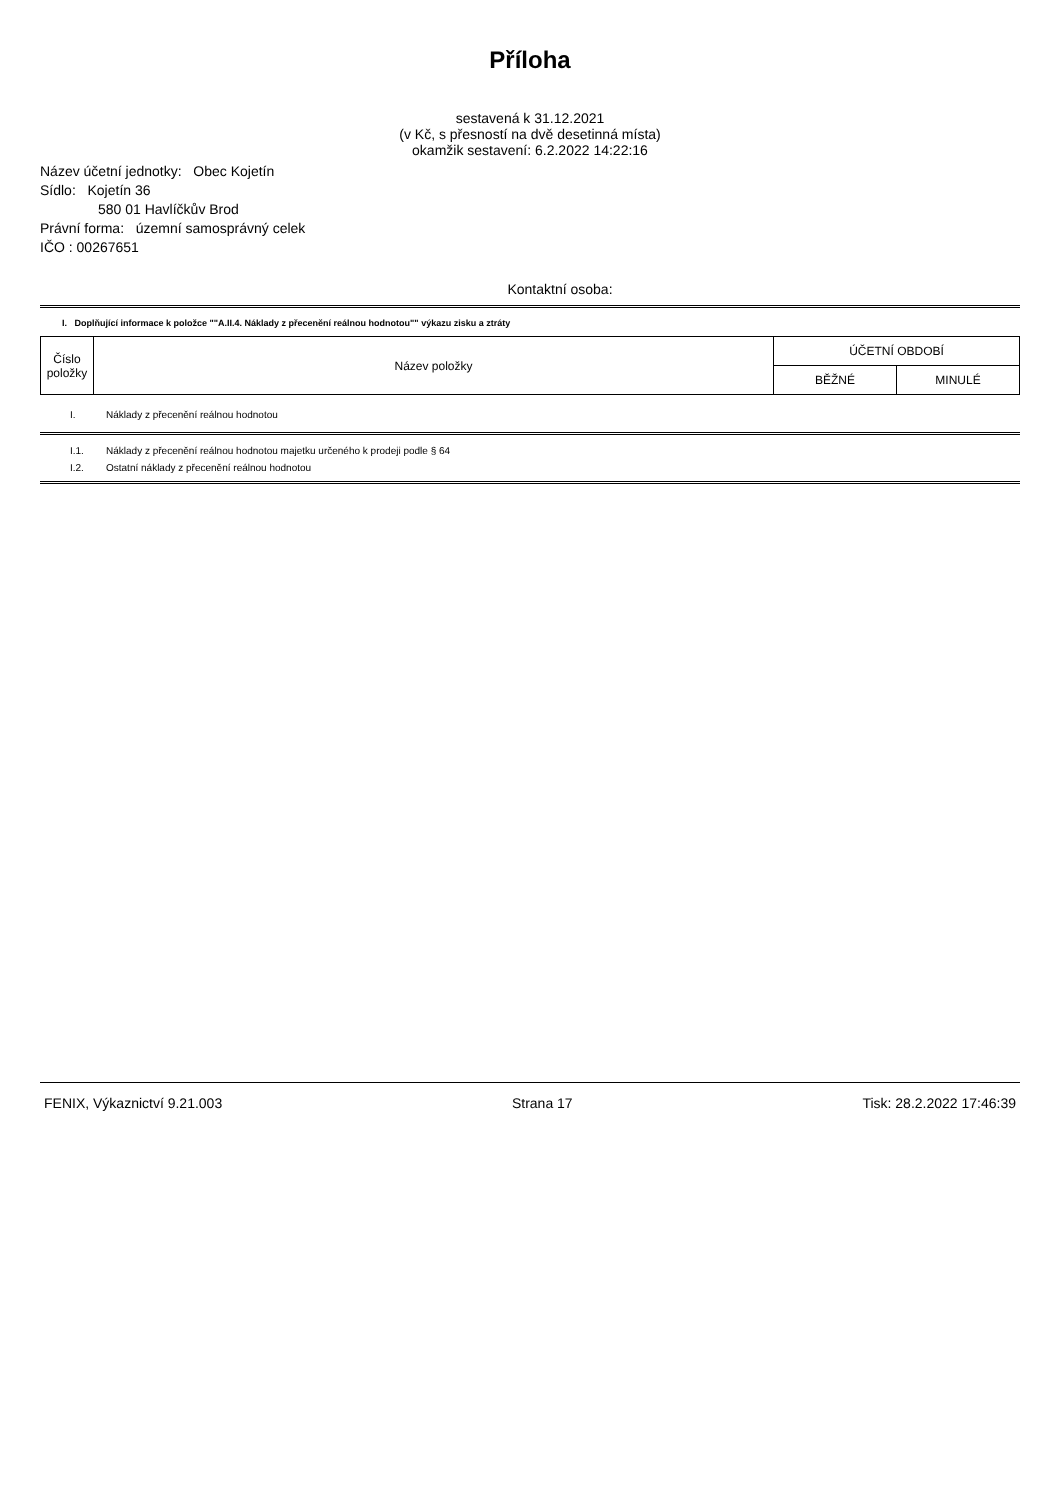Příloha
sestavená k 31.12.2021
(v Kč, s přesností na dvě desetinná místa)
okamžik sestavení: 6.2.2022 14:22:16
Název účetní jednotky: Obec Kojetín
Sídlo: Kojetín 36
580 01 Havlíčkův Brod
Právní forma: územní samosprávný celek
IČO : 00267651
Kontaktní osoba:
I. Doplňující informace k položce ""A.II.4. Náklady z přecenění reálnou hodnotou"" výkazu zisku a ztráty
| Číslo položky | Název položky | ÚČETNÍ OBDOBÍ | |
| --- | --- | --- | --- |
| | | BĚŽNÉ | MINULÉ |
I. Náklady z přecenění reálnou hodnotou
I.1. Náklady z přecenění reálnou hodnotou majetku určeného k prodeji podle § 64
I.2. Ostatní náklady z přecenění reálnou hodnotou
FENIX, Výkaznictví 9.21.003 Strana 17 Tisk: 28.2.2022 17:46:39